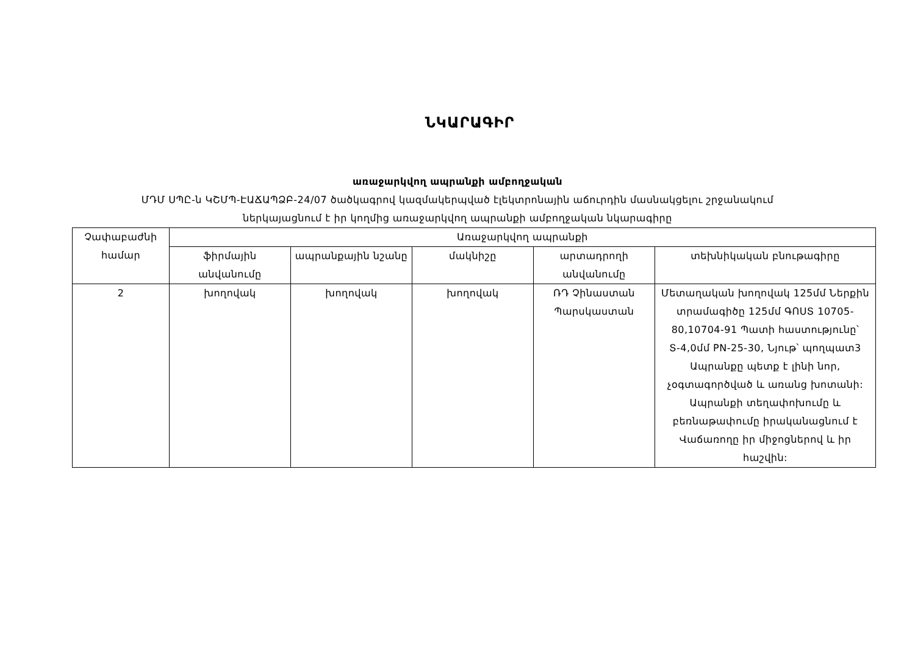ՆԿԱՐԱԳԻՐ
առաջարկվող ապրանքի ամբողջական
ՄԴՄ ՍՊԸ-ն ԿՇՄՊ-ԷԱՃԱՊՁԲ-24/07 ծածկագրով կազմակերպված էլեկտրոնային աճուրդին մասնակցելու շրջանակում
ներկայացնում է իր կողմից առաջարկվող ապրանքի ամբողջական նկարագիրը
| Չափաբաժնի համար | Առաջարկվող ապրանքի | | | | |
| --- | --- | --- | --- | --- | --- |
| | ֆիրմային անվանումը | ապրանքային նշանը | մակնիշը | արտադրողի անվանումը | տեխնիկական բնութագիրը |
| 2 | խողովակ | խողովակ | խողովակ | ՌԴ Չինաստան Պարսկաստան | Մետաղական խողովակ 125մմ Ներքին տրամագիծը 125մմ ԳՈՍՏ 10705-80,10704-91 Պատի հաստությունը՝ Տ-4,0մմ PN-25-30, Նյութ՝ պողպատ3 Ապրանքը պետք է լինի նոր, չօգտագործված և առանց խոտանի: Ապրանքի տեղափոխումը և բեռնաթափումը իրականացնում է Վաճառողը իր միջոցներով և իր հաշվին: |